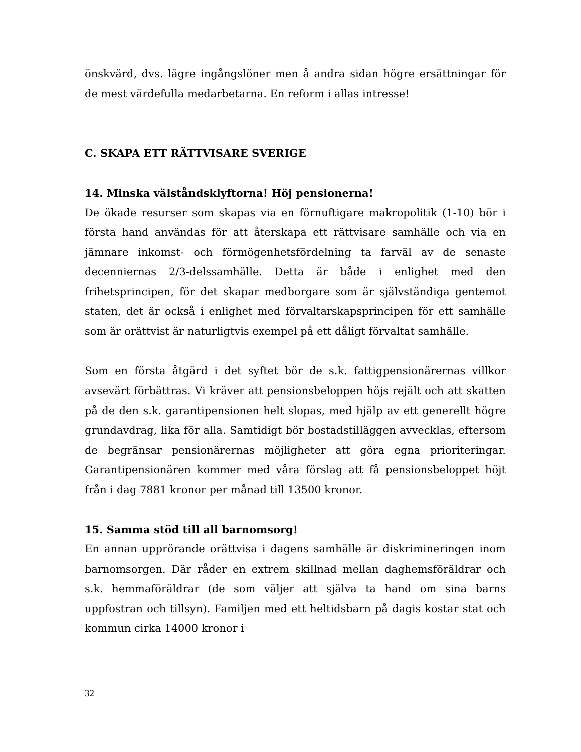önskvärd, dvs. lägre ingångslöner men å andra sidan högre ersättningar för de mest värdefulla medarbetarna. En reform i allas intresse!
C. SKAPA ETT RÄTTVISARE SVERIGE
14. Minska välståndsklyftorna! Höj pensionerna!
De ökade resurser som skapas via en förnuftigare makropolitik (1-10) bör i första hand användas för att återskapa ett rättvisare samhälle och via en jämnare inkomst- och förmögenhetsfördelning ta farväl av de senaste decenniernas 2/3-delssamhälle. Detta är både i enlighet med den frihetsprincipen, för det skapar medborgare som är självständiga gentemot staten, det är också i enlighet med förvaltarskapsprincipen för ett samhälle som är orättvist är naturligtvis exempel på ett dåligt förvaltat samhälle.
Som en första åtgärd i det syftet bör de s.k. fattigpensionärernas villkor avsevärt förbättras. Vi kräver att pensionsbeloppen höjs rejält och att skatten på de den s.k. garantipensionen helt slopas, med hjälp av ett generellt högre grundavdrag, lika för alla. Samtidigt bör bostadstilläggen avvecklas, eftersom de begränsar pensionärernas möjligheter att göra egna prioriteringar. Garantipensionären kommer med våra förslag att få pensionsbeloppet höjt från i dag 7881 kronor per månad till 13500 kronor.
15. Samma stöd till all barnomsorg!
En annan upprörande orättvisa i dagens samhälle är diskrimineringen inom barnomsorgen. Där råder en extrem skillnad mellan daghemsföräldrar och s.k. hemmaföräldrar (de som väljer att själva ta hand om sina barns uppfostran och tillsyn). Familjen med ett heltidsbarn på dagis kostar stat och kommun cirka 14000 kronor i
32